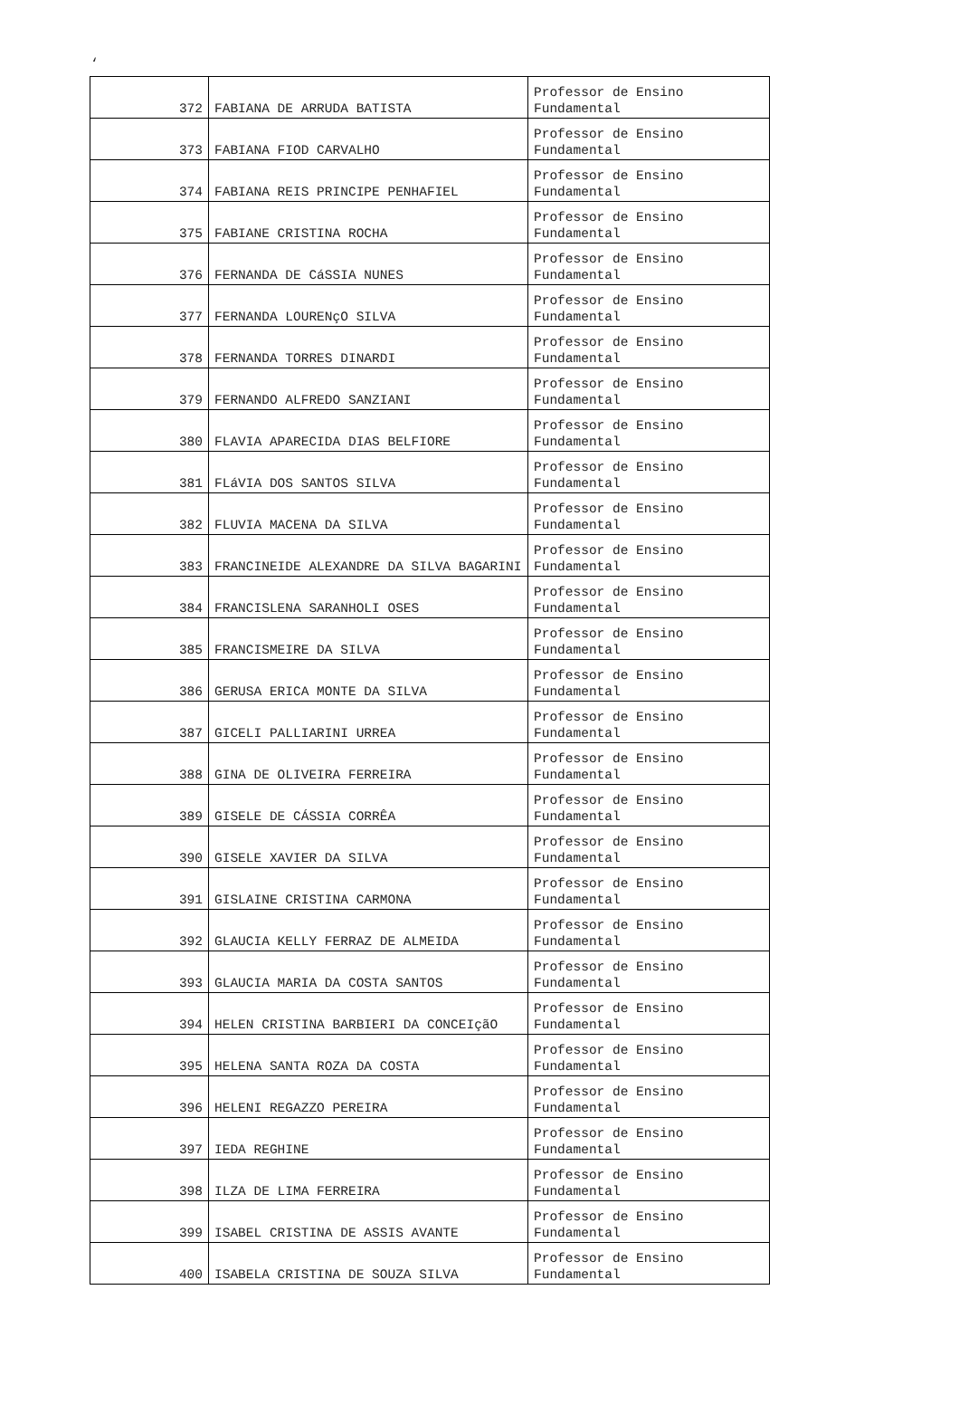‘
| 372 | FABIANA DE ARRUDA BATISTA | Professor de Ensino Fundamental |
| 373 | FABIANA FIOD CARVALHO | Professor de Ensino Fundamental |
| 374 | FABIANA REIS PRINCIPE PENHAFIEL | Professor de Ensino Fundamental |
| 375 | FABIANE CRISTINA ROCHA | Professor de Ensino Fundamental |
| 376 | FERNANDA DE CáSSIA NUNES | Professor de Ensino Fundamental |
| 377 | FERNANDA LOURENçO SILVA | Professor de Ensino Fundamental |
| 378 | FERNANDA TORRES DINARDI | Professor de Ensino Fundamental |
| 379 | FERNANDO ALFREDO SANZIANI | Professor de Ensino Fundamental |
| 380 | FLAVIA APARECIDA DIAS BELFIORE | Professor de Ensino Fundamental |
| 381 | FLáVIA DOS SANTOS SILVA | Professor de Ensino Fundamental |
| 382 | FLUVIA MACENA DA SILVA | Professor de Ensino Fundamental |
| 383 | FRANCINEIDE ALEXANDRE DA SILVA BAGARINI | Professor de Ensino Fundamental |
| 384 | FRANCISLENA SARANHOLI OSES | Professor de Ensino Fundamental |
| 385 | FRANCISMEIRE DA SILVA | Professor de Ensino Fundamental |
| 386 | GERUSA ERICA MONTE DA SILVA | Professor de Ensino Fundamental |
| 387 | GICELI PALLIARINI URREA | Professor de Ensino Fundamental |
| 388 | GINA DE OLIVEIRA FERREIRA | Professor de Ensino Fundamental |
| 389 | GISELE DE CÁSSIA CORRÊA | Professor de Ensino Fundamental |
| 390 | GISELE XAVIER DA SILVA | Professor de Ensino Fundamental |
| 391 | GISLAINE CRISTINA CARMONA | Professor de Ensino Fundamental |
| 392 | GLAUCIA KELLY FERRAZ DE ALMEIDA | Professor de Ensino Fundamental |
| 393 | GLAUCIA MARIA DA COSTA SANTOS | Professor de Ensino Fundamental |
| 394 | HELEN CRISTINA BARBIERI DA CONCEIçãO | Professor de Ensino Fundamental |
| 395 | HELENA SANTA ROZA DA COSTA | Professor de Ensino Fundamental |
| 396 | HELENI REGAZZO PEREIRA | Professor de Ensino Fundamental |
| 397 | IEDA REGHINE | Professor de Ensino Fundamental |
| 398 | ILZA DE LIMA FERREIRA | Professor de Ensino Fundamental |
| 399 | ISABEL CRISTINA DE ASSIS AVANTE | Professor de Ensino Fundamental |
| 400 | ISABELA CRISTINA DE SOUZA SILVA | Professor de Ensino Fundamental |